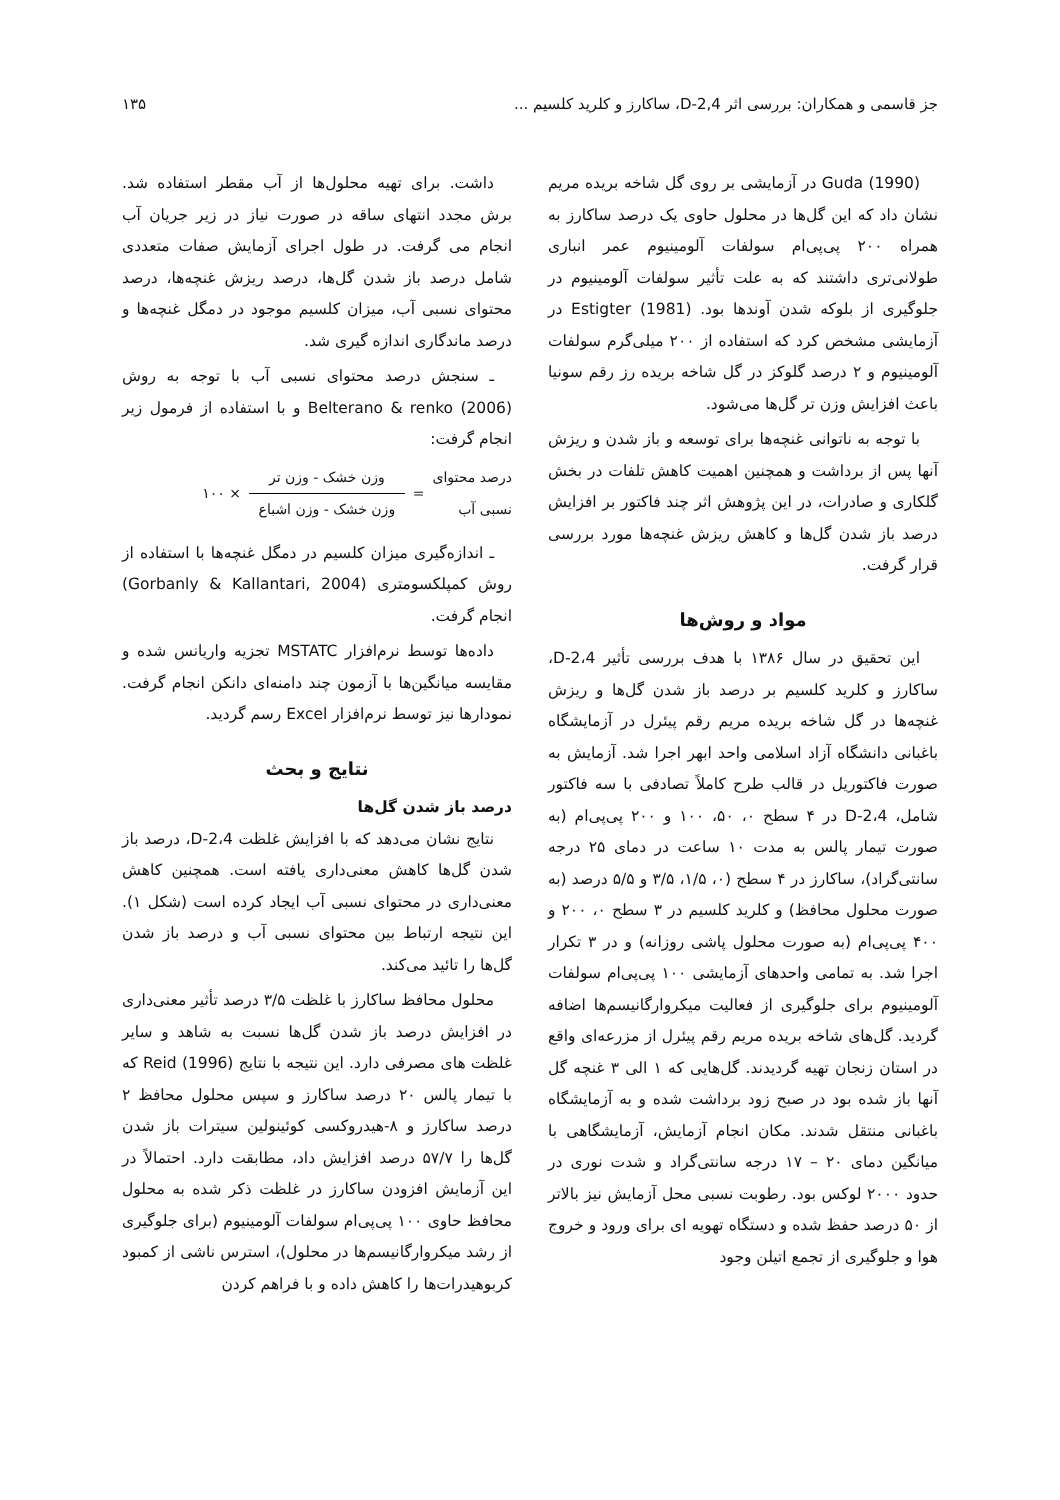جز قاسمی و همکاران: بررسی اثر 2,4-D، ساکارز و کلرید کلسیم ... ۱۳۵
Guda (1990) در آزمایشی بر روی گل شاخه بریده مریم نشان داد که این گل‌ها در محلول حاوی یک درصد ساکارز به همراه ۲۰۰ پی‌پی‌ام سولفات آلومینیوم عمر انباری طولانی‌تری داشتند که به علت تأثیر سولفات آلومینیوم در جلوگیری از بلوکه شدن آوندها بود. Estigter (1981) در آزمایشی مشخص کرد که استفاده از ۲۰۰ میلی‌گرم سولفات آلومینیوم و ۲ درصد گلوکز در گل شاخه بریده رز رقم سونیا باعث افزایش وزن تر گل‌ها می‌شود.
با توجه به ناتوانی غنچه‌ها برای توسعه و باز شدن و ریزش آنها پس از برداشت و همچنین اهمیت کاهش تلفات در بخش گلکاری و صادرات، در این پژوهش اثر چند فاکتور بر افزایش درصد باز شدن گل‌ها و کاهش ریزش غنچه‌ها مورد بررسی قرار گرفت.
مواد و روش‌ها
این تحقیق در سال ۱۳۸۶ با هدف بررسی تأثیر 2،4-D، ساکارز و کلرید کلسیم بر درصد باز شدن گل‌ها و ریزش غنچه‌ها در گل شاخه بریده مریم رقم پیئرل در آزمایشگاه باغبانی دانشگاه آزاد اسلامی واحد ابهر اجرا شد. آزمایش به صورت فاکتوریل در قالب طرح کاملاً تصادفی با سه فاکتور شامل، 2،4-D در ۴ سطح ۰، ۵۰، ۱۰۰ و ۲۰۰ پی‌پی‌ام (به صورت تیمار پالس به مدت ۱۰ ساعت در دمای ۲۵ درجه سانتی‌گراد)، ساکارز در ۴ سطح (۰، ۱/۵، ۳/۵ و ۵/۵ درصد (به صورت محلول محافظ) و کلرید کلسیم در ۳ سطح ۰، ۲۰۰ و ۴۰۰ پی‌پی‌ام (به صورت محلول پاشی روزانه) و در ۳ تکرار اجرا شد. به تمامی واحدهای آزمایشی ۱۰۰ پی‌پی‌ام سولفات آلومینیوم برای جلوگیری از فعالیت میکروارگانیسم‌ها اضافه گردید. گل‌های شاخه بریده مریم رقم پیئرل از مزرعه‌ای واقع در استان زنجان تهیه گردیدند. گل‌هایی که ۱ الی ۳ غنچه گل آنها باز شده بود در صبح زود برداشت شده و به آزمایشگاه باغبانی منتقل شدند. مکان انجام آزمایش، آزمایشگاهی با میانگین دمای ۲۰ – ۱۷ درجه سانتی‌گراد و شدت نوری در حدود ۲۰۰۰ لوکس بود. رطوبت نسبی محل آزمایش نیز بالاتر از ۵۰ درصد حفظ شده و دستگاه تهویه ای برای ورود و خروج هوا و جلوگیری از تجمع اتیلن وجود
داشت. برای تهیه محلول‌ها از آب مقطر استفاده شد. برش مجدد انتهای ساقه در صورت نیاز در زیر جریان آب انجام می گرفت. در طول اجرای آزمایش صفات متعددی شامل درصد باز شدن گل‌ها، درصد ریزش غنچه‌ها، درصد محتوای نسبی آب، میزان کلسیم موجود در دمگل غنچه‌ها و درصد ماندگاری اندازه گیری شد.
ـ سنجش درصد محتوای نسبی آب با توجه به روش Belterano & renko (2006) و با استفاده از فرمول زیر انجام گرفت:
درصد محتوای
نسبی آب =
وزن خشک - وزن تر
وزن خشک - وزن اشباع
× ۱۰۰
ـ اندازه‌گیری میزان کلسیم در دمگل غنچه‌ها با استفاده از روش کمپلکسومتری (Gorbanly & Kallantari, 2004) انجام گرفت.
داده‌ها توسط نرم‌افزار MSTATC تجزیه واریانس شده و مقایسه میانگین‌ها با آزمون چند دامنه‌ای دانکن انجام گرفت. نمودارها نیز توسط نرم‌افزار Excel رسم گردید.
نتایج و بحث
درصد باز شدن گل‌ها
نتایج نشان می‌دهد که با افزایش غلظت 2،4-D، درصد باز شدن گل‌ها کاهش معنی‌داری یافته است. همچنین کاهش معنی‌داری در محتوای نسبی آب ایجاد کرده است (شکل ۱). این نتیجه ارتباط بین محتوای نسبی آب و درصد باز شدن گل‌ها را تائید می‌کند.
محلول محافظ ساکارز با غلظت ۳/۵ درصد تأثیر معنی‌داری در افزایش درصد باز شدن گل‌ها نسبت به شاهد و سایر غلظت های مصرفی دارد. این نتیجه با نتایج Reid (1996) که با تیمار پالس ۲۰ درصد ساکارز و سپس محلول محافظ ۲ درصد ساکارز و ۸-هیدروکسی کوئینولین سیترات باز شدن گل‌ها را ۵۷/۷ درصد افزایش داد، مطابقت دارد. احتمالاً در این آزمایش افزودن ساکارز در غلظت ذکر شده به محلول محافظ حاوی ۱۰۰ پی‌پی‌ام سولفات آلومینیوم (برای جلوگیری از رشد میکروارگانیسم‌ها در محلول)، استرس ناشی از کمبود کربوهیدرات‌ها را کاهش داده و با فراهم کردن